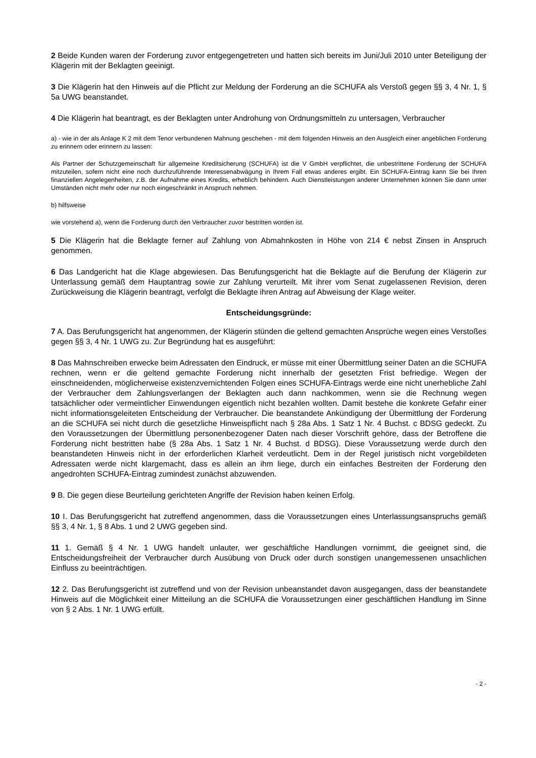2 Beide Kunden waren der Forderung zuvor entgegengetreten und hatten sich bereits im Juni/Juli 2010 unter Beteiligung der Klägerin mit der Beklagten geeinigt.
3 Die Klägerin hat den Hinweis auf die Pflicht zur Meldung der Forderung an die SCHUFA als Verstoß gegen §§ 3, 4 Nr. 1, § 5a UWG beanstandet.
4 Die Klägerin hat beantragt, es der Beklagten unter Androhung von Ordnungsmitteln zu untersagen, Verbraucher
a) - wie in der als Anlage K 2 mit dem Tenor verbundenen Mahnung geschehen - mit dem folgenden Hinweis an den Ausgleich einer angeblichen Forderung zu erinnern oder erinnern zu lassen:
Als Partner der Schutzgemeinschaft für allgemeine Kreditsicherung (SCHUFA) ist die V GmbH verpflichtet, die unbestrittene Forderung der SCHUFA mitzuteilen, sofern nicht eine noch durchzuführende Interessenabwägung in Ihrem Fall etwas anderes ergibt. Ein SCHUFA-Eintrag kann Sie bei Ihren finanziellen Angelegenheiten, z.B. der Aufnahme eines Kredits, erheblich behindern. Auch Dienstleistungen anderer Unternehmen können Sie dann unter Umständen nicht mehr oder nur noch eingeschränkt in Anspruch nehmen.
b) hilfsweise
wie vorstehend a), wenn die Forderung durch den Verbraucher zuvor bestritten worden ist.
5 Die Klägerin hat die Beklagte ferner auf Zahlung von Abmahnkosten in Höhe von 214 € nebst Zinsen in Anspruch genommen.
6 Das Landgericht hat die Klage abgewiesen. Das Berufungsgericht hat die Beklagte auf die Berufung der Klägerin zur Unterlassung gemäß dem Hauptantrag sowie zur Zahlung verurteilt. Mit ihrer vom Senat zugelassenen Revision, deren Zurückweisung die Klägerin beantragt, verfolgt die Beklagte ihren Antrag auf Abweisung der Klage weiter.
Entscheidungsgründe:
7 A. Das Berufungsgericht hat angenommen, der Klägerin stünden die geltend gemachten Ansprüche wegen eines Verstoßes gegen §§ 3, 4 Nr. 1 UWG zu. Zur Begründung hat es ausgeführt:
8 Das Mahnschreiben erwecke beim Adressaten den Eindruck, er müsse mit einer Übermittlung seiner Daten an die SCHUFA rechnen, wenn er die geltend gemachte Forderung nicht innerhalb der gesetzten Frist befriedige. Wegen der einschneidenden, möglicherweise existenzvernichtenden Folgen eines SCHUFA-Eintrags werde eine nicht unerhebliche Zahl der Verbraucher dem Zahlungsverlangen der Beklagten auch dann nachkommen, wenn sie die Rechnung wegen tatsächlicher oder vermeintlicher Einwendungen eigentlich nicht bezahlen wollten. Damit bestehe die konkrete Gefahr einer nicht informationsgeleiteten Entscheidung der Verbraucher. Die beanstandete Ankündigung der Übermittlung der Forderung an die SCHUFA sei nicht durch die gesetzliche Hinweispflicht nach § 28a Abs. 1 Satz 1 Nr. 4 Buchst. c BDSG gedeckt. Zu den Voraussetzungen der Übermittlung personenbezogener Daten nach dieser Vorschrift gehöre, dass der Betroffene die Forderung nicht bestritten habe (§ 28a Abs. 1 Satz 1 Nr. 4 Buchst. d BDSG). Diese Voraussetzung werde durch den beanstandeten Hinweis nicht in der erforderlichen Klarheit verdeutlicht. Dem in der Regel juristisch nicht vorgebildeten Adressaten werde nicht klargemacht, dass es allein an ihm liege, durch ein einfaches Bestreiten der Forderung den angedrohten SCHUFA-Eintrag zumindest zunächst abzuwenden.
9 B. Die gegen diese Beurteilung gerichteten Angriffe der Revision haben keinen Erfolg.
10 I. Das Berufungsgericht hat zutreffend angenommen, dass die Voraussetzungen eines Unterlassungsanspruchs gemäß §§ 3, 4 Nr. 1, § 8 Abs. 1 und 2 UWG gegeben sind.
11 1. Gemäß § 4 Nr. 1 UWG handelt unlauter, wer geschäftliche Handlungen vornimmt, die geeignet sind, die Entscheidungsfreiheit der Verbraucher durch Ausübung von Druck oder durch sonstigen unangemessenen unsachlichen Einfluss zu beeinträchtigen.
12 2. Das Berufungsgericht ist zutreffend und von der Revision unbeanstandet davon ausgegangen, dass der beanstandete Hinweis auf die Möglichkeit einer Mitteilung an die SCHUFA die Voraussetzungen einer geschäftlichen Handlung im Sinne von § 2 Abs. 1 Nr. 1 UWG erfüllt.
- 2 -